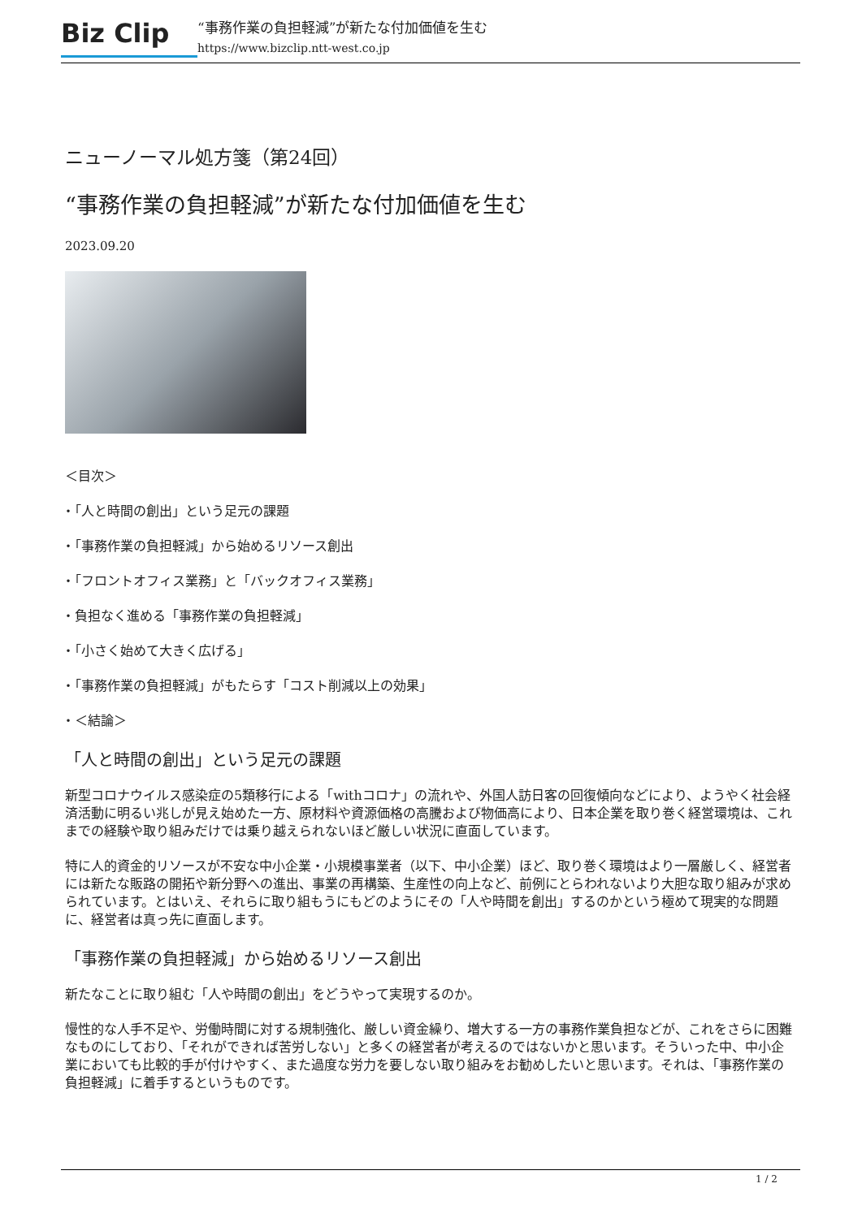Biz Clip
“事務作業の負担軽減”が新たな付加価値を生む
https://www.bizclip.ntt-west.co.jp
ニューノーマル処方箋（第24回）
“事務作業の負担軽減”が新たな付加価値を生む
2023.09.20
＜目次＞
・「人と時間の創出」という足元の課題
・「事務作業の負担軽減」から始めるリソース創出
・「フロントオフィス業務」と「バックオフィス業務」
・負担なく進める「事務作業の負担軽減」
・「小さく始めて大きく広げる」
・「事務作業の負担軽減」がもたらす「コスト削減以上の効果」
・＜結論＞
「人と時間の創出」という足元の課題
新型コロナウイルス感染症の5類移行による「withコロナ」の流れや、外国人訪日客の回復傾向などにより、ようやく社会経済活動に明るい兆しが見え始めた一方、原材料や資源価格の高騰および物価高により、日本企業を取り巻く経営環境は、これまでの経験や取り組みだけでは乗り越えられないほど厳しい状況に直面しています。
特に人的資金的リソースが不安な中小企業・小規模事業者（以下、中小企業）ほど、取り巻く環境はより一層厳しく、経営者には新たな販路の開拓や新分野への進出、事業の再構築、生産性の向上など、前例にとらわれないより大胆な取り組みが求められています。とはいえ、それらに取り組もうにもどのようにその「人や時間を創出」するのかという極めて現実的な問題に、経営者は真っ先に直面します。
「事務作業の負担軽減」から始めるリソース創出
新たなことに取り組む「人や時間の創出」をどうやって実現するのか。
慢性的な人手不足や、労働時間に対する規制強化、厳しい資金繰り、増大する一方の事務作業負担などが、これをさらに困難なものにしており、「それができれば苦労しない」と多くの経営者が考えるのではないかと思います。そういった中、中小企業においても比較的手が付けやすく、また過度な労力を要しない取り組みをお勧めしたいと思います。それは、「事務作業の負担軽減」に着手するというものです。
1 / 2